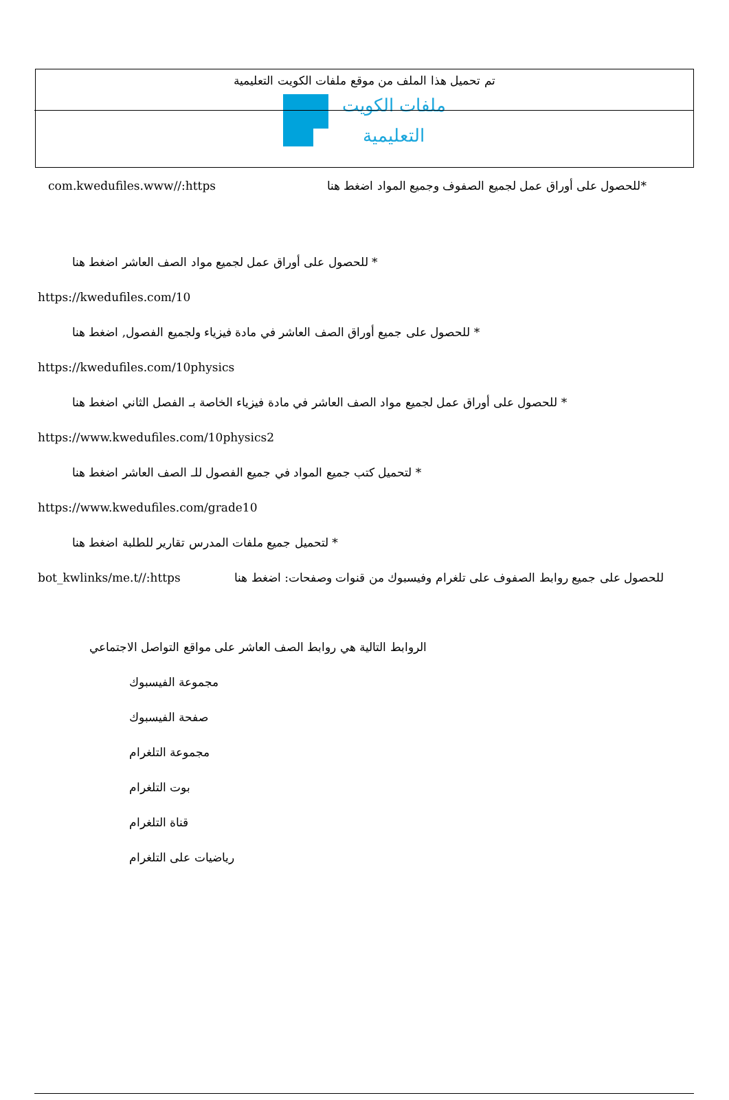تم تحميل هذا الملف من موقع ملفات الكويت التعليمية
ملفات الكويت
التعليمية
com.kwedufiles.www//:https *للحصول على أوراق عمل لجميع الصفوف وجميع المواد اضغط هنا
* للحصول على أوراق عمل لجميع مواد الصف العاشر اضغط هنا
https://kwedufiles.com/10
* للحصول على جميع أوراق الصف العاشر في مادة فيزياء ولجميع الفصول, اضغط هنا
https://kwedufiles.com/10physics
* للحصول على أوراق عمل لجميع مواد الصف العاشر في مادة فيزياء الخاصة بـ الفصل الثاني اضغط هنا
https://www.kwedufiles.com/10physics2
* لتحميل كتب جميع المواد في جميع الفصول للـ الصف العاشر اضغط هنا
https://www.kwedufiles.com/grade10
* لتحميل جميع ملفات المدرس تقارير للطلبة اضغط هنا
bot_kwlinks/me.t//:https للحصول على جميع روابط الصفوف على تلغرام وفيسبوك من قنوات وصفحات: اضغط هنا
الروابط التالية هي روابط الصف العاشر على مواقع التواصل الاجتماعي
مجموعة الفيسبوك
صفحة الفيسبوك
مجموعة التلغرام
بوت التلغرام
قناة التلغرام
رياضيات على التلغرام